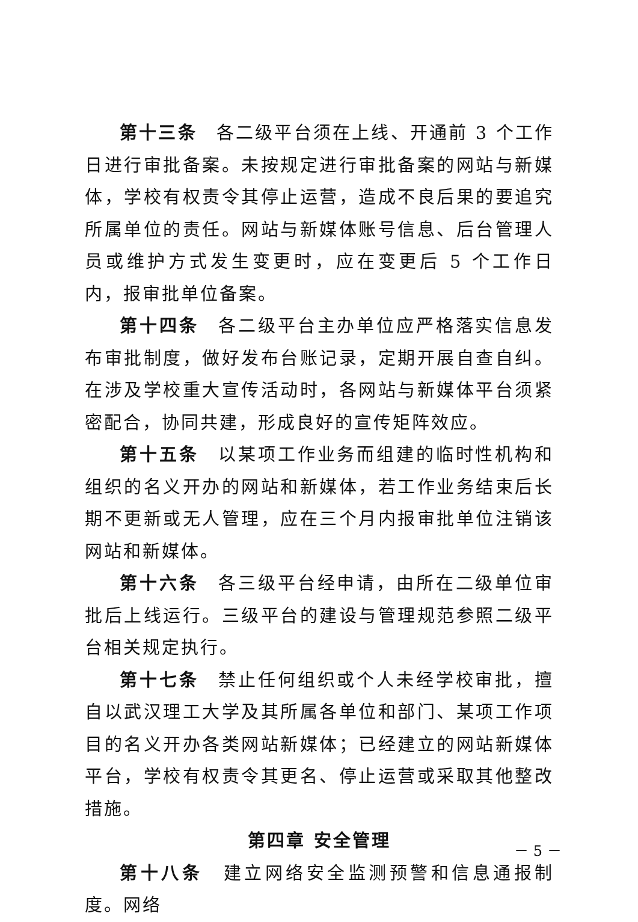第十三条　各二级平台须在上线、开通前 3 个工作日进行审批备案。未按规定进行审批备案的网站与新媒体，学校有权责令其停止运营，造成不良后果的要追究所属单位的责任。网站与新媒体账号信息、后台管理人员或维护方式发生变更时，应在变更后 5 个工作日内，报审批单位备案。
第十四条　各二级平台主办单位应严格落实信息发布审批制度，做好发布台账记录，定期开展自查自纠。在涉及学校重大宣传活动时，各网站与新媒体平台须紧密配合，协同共建，形成良好的宣传矩阵效应。
第十五条　以某项工作业务而组建的临时性机构和组织的名义开办的网站和新媒体，若工作业务结束后长期不更新或无人管理，应在三个月内报审批单位注销该网站和新媒体。
第十六条　各三级平台经申请，由所在二级单位审批后上线运行。三级平台的建设与管理规范参照二级平台相关规定执行。
第十七条　禁止任何组织或个人未经学校审批，擅自以武汉理工大学及其所属各单位和部门、某项工作项目的名义开办各类网站新媒体；已经建立的网站新媒体平台，学校有权责令其更名、停止运营或采取其他整改措施。
第四章 安全管理
第十八条　建立网络安全监测预警和信息通报制度。网络
－ 5 －